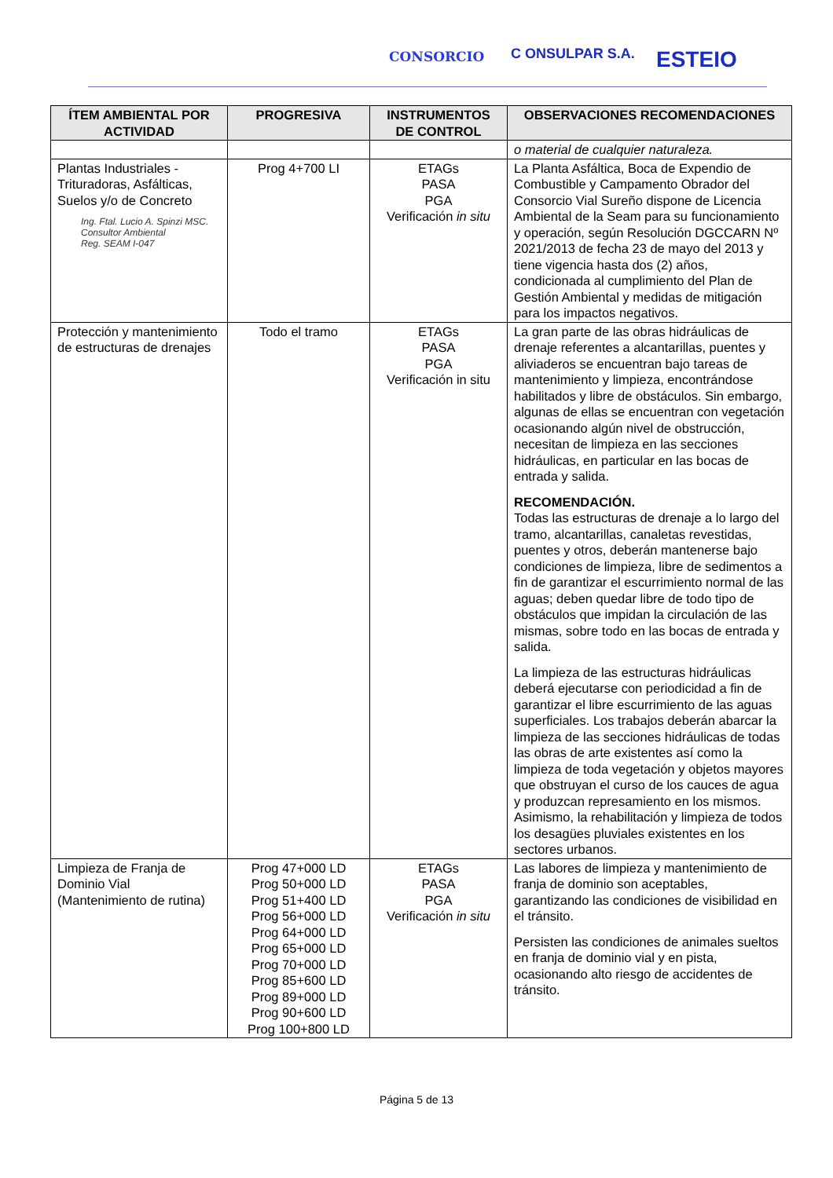CONSORCIO C ONSULPAR S.A. ESTEIO
| ÍTEM AMBIENTAL POR ACTIVIDAD | PROGRESIVA | INSTRUMENTOS DE CONTROL | OBSERVACIONES RECOMENDACIONES |
| --- | --- | --- | --- |
| | | | o material de cualquier naturaleza. |
| Plantas Industriales - Trituradoras, Asfálticas, Suelos y/o de Concreto Ing. Ftal. Lucio A. Spinzi MSC. Consultor Ambiental Reg. SEAM I-047 | Prog 4+700 LI | ETAGs PASA PGA Verificación in situ | La Planta Asfáltica, Boca de Expendio de Combustible y Campamento Obrador del Consorcio Vial Sureño dispone de Licencia Ambiental de la Seam para su funcionamiento y operación, según Resolución DGCCARN Nº 2021/2013 de fecha 23 de mayo del 2013 y tiene vigencia hasta dos (2) años, condicionada al cumplimiento del Plan de Gestión Ambiental y medidas de mitigación para los impactos negativos. |
| Protección y mantenimiento de estructuras de drenajes | Todo el tramo | ETAGs PASA PGA Verificación in situ | La gran parte de las obras hidráulicas de drenaje referentes a alcantarillas, puentes y aliviaderos se encuentran bajo tareas de mantenimiento y limpieza, encontrándose habilitados y libre de obstáculos. Sin embargo, algunas de ellas se encuentran con vegetación ocasionando algún nivel de obstrucción, necesitan de limpieza en las secciones hidráulicas, en particular en las bocas de entrada y salida. RECOMENDACIÓN. Todas las estructuras de drenaje a lo largo del tramo, alcantarillas, canaletas revestidas, puentes y otros, deberán mantenerse bajo condiciones de limpieza, libre de sedimentos a fin de garantizar el escurrimiento normal de las aguas; deben quedar libre de todo tipo de obstáculos que impidan la circulación de las mismas, sobre todo en las bocas de entrada y salida. La limpieza de las estructuras hidráulicas deberá ejecutarse con periodicidad a fin de garantizar el libre escurrimiento de las aguas superficiales. Los trabajos deberán abarcar la limpieza de las secciones hidráulicas de todas las obras de arte existentes así como la limpieza de toda vegetación y objetos mayores que obstruyan el curso de los cauces de agua y produzcan represamiento en los mismos. Asimismo, la rehabilitación y limpieza de todos los desagües pluviales existentes en los sectores urbanos. |
| Limpieza de Franja de Dominio Vial (Mantenimiento de rutina) | Prog 47+000 LD Prog 50+000 LD Prog 51+400 LD Prog 56+000 LD Prog 64+000 LD Prog 65+000 LD Prog 70+000 LD Prog 85+600 LD Prog 89+000 LD Prog 90+600 LD Prog 100+800 LD | ETAGs PASA PGA Verificación in situ | Las labores de limpieza y mantenimiento de franja de dominio son aceptables, garantizando las condiciones de visibilidad en el tránsito. Persisten las condiciones de animales sueltos en franja de dominio vial y en pista, ocasionando alto riesgo de accidentes de tránsito. |
Página 5 de 13